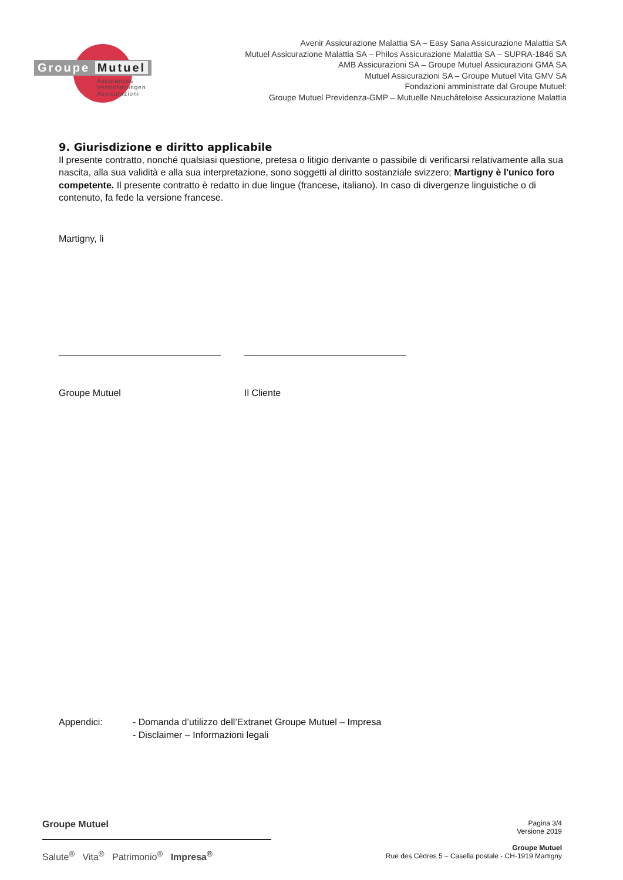Groupe Mutuel
Assurances
Versicherungen
Assicurazioni
Avenir Assicurazione Malattia SA – Easy Sana Assicurazione Malattia SA
Mutuel Assicurazione Malattia SA – Philos Assicurazione Malattia SA – SUPRA-1846 SA
AMB Assicurazioni SA – Groupe Mutuel Assicurazioni GMA SA
Mutuel Assicurazioni SA – Groupe Mutuel Vita GMV SA
Fondazioni amministrate dal Groupe Mutuel:
Groupe Mutuel Previdenza-GMP – Mutuelle Neuchâteloise Assicurazione Malattia
9. Giurisdizione e diritto applicabile
Il presente contratto, nonché qualsiasi questione, pretesa o litigio derivante o passibile di verificarsi relativamente alla sua nascita, alla sua validità e alla sua interpretazione, sono soggetti al diritto sostanziale svizzero; Martigny è l'unico foro competente. Il presente contratto è redatto in due lingue (francese, italiano). In caso di divergenze linguistiche o di contenuto, fa fede la versione francese.
Martigny, lì
_______________________________ _______________________________
Groupe Mutuel Il Cliente
Appendici: - Domanda d’utilizzo dell’Extranet Groupe Mutuel – Impresa
- Disclaimer – Informazioni legali
Groupe Mutuel
Salute<sup>®</sup> Vita<sup>®</sup> Patrimonio<sup>®</sup> Impresa<sup>®</sup>
Pagina 3/4
Versione 2019
Groupe Mutuel
Rue des Cèdres 5 – Casella postale - CH-1919 Martigny